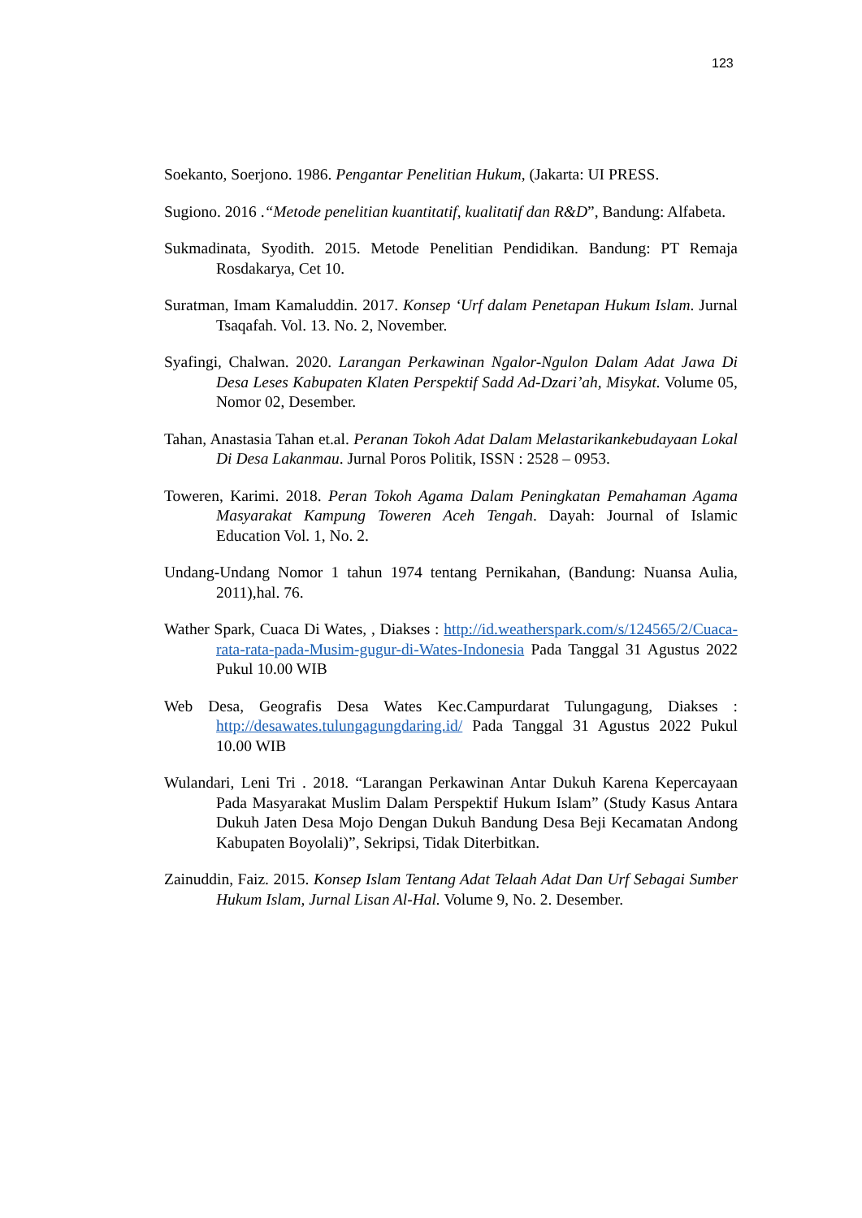123
Soekanto, Soerjono. 1986. Pengantar Penelitian Hukum, (Jakarta: UI PRESS.
Sugiono. 2016 .“Metode penelitian kuantitatif, kualitatif dan R&D”, Bandung: Alfabeta.
Sukmadinata, Syodith. 2015. Metode Penelitian Pendidikan. Bandung: PT Remaja Rosdakarya, Cet 10.
Suratman, Imam Kamaluddin. 2017. Konsep ‘Urf dalam Penetapan Hukum Islam. Jurnal Tsaqafah. Vol. 13. No. 2, November.
Syafingi, Chalwan. 2020. Larangan Perkawinan Ngalor-Ngulon Dalam Adat Jawa Di Desa Leses Kabupaten Klaten Perspektif Sadd Ad-Dzari’ah, Misykat. Volume 05, Nomor 02, Desember.
Tahan, Anastasia Tahan et.al. Peranan Tokoh Adat Dalam Melastarikankebudayaan Lokal Di Desa Lakanmau. Jurnal Poros Politik, ISSN : 2528 – 0953.
Toweren, Karimi. 2018. Peran Tokoh Agama Dalam Peningkatan Pemahaman Agama Masyarakat Kampung Toweren Aceh Tengah. Dayah: Journal of Islamic Education Vol. 1, No. 2.
Undang-Undang Nomor 1 tahun 1974 tentang Pernikahan, (Bandung: Nuansa Aulia, 2011),hal. 76.
Wather Spark, Cuaca Di Wates, , Diakses : http://id.weatherspark.com/s/124565/2/Cuaca-rata-rata-pada-Musim-gugur-di-Wates-Indonesia Pada Tanggal 31 Agustus 2022 Pukul 10.00 WIB
Web Desa, Geografis Desa Wates Kec.Campurdarat Tulungagung, Diakses : http://desawates.tulungagungdaring.id/ Pada Tanggal 31 Agustus 2022 Pukul 10.00 WIB
Wulandari, Leni Tri . 2018. “Larangan Perkawinan Antar Dukuh Karena Kepercayaan Pada Masyarakat Muslim Dalam Perspektif Hukum Islam” (Study Kasus Antara Dukuh Jaten Desa Mojo Dengan Dukuh Bandung Desa Beji Kecamatan Andong Kabupaten Boyolali)”, Sekripsi, Tidak Diterbitkan.
Zainuddin, Faiz. 2015. Konsep Islam Tentang Adat Telaah Adat Dan Urf Sebagai Sumber Hukum Islam, Jurnal Lisan Al-Hal. Volume 9, No. 2. Desember.